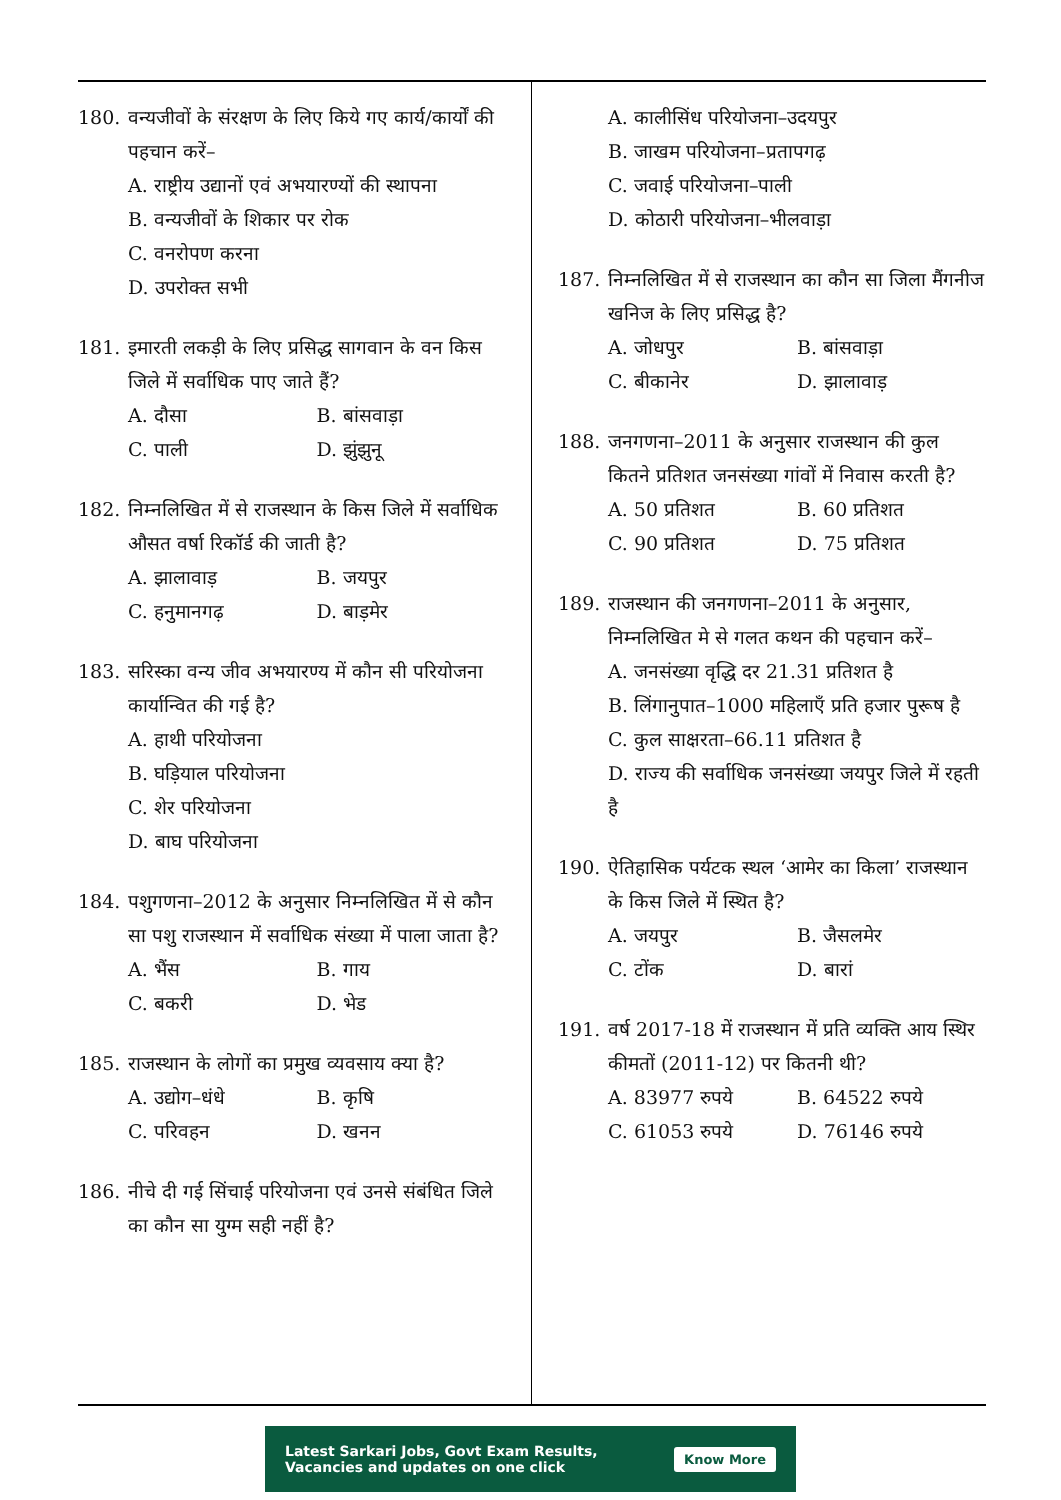180. वन्यजीवों के संरक्षण के लिए किये गए कार्य/कार्यों की पहचान करें–
A. राष्ट्रीय उद्यानों एवं अभयारण्यों की स्थापना
B. वन्यजीवों के शिकार पर रोक
C. वनरोपण करना
D. उपरोक्त सभी
181. इमारती लकड़ी के लिए प्रसिद्ध सागवान के वन किस जिले में सर्वाधिक पाए जाते हैं?
A. दौसा B. बांसवाड़ा C. पाली D. झुंझुनू
182. निम्नलिखित में से राजस्थान के किस जिले में सर्वाधिक औसत वर्षा रिकॉर्ड की जाती है?
A. झालावाड़ B. जयपुर C. हनुमानगढ़ D. बाड़मेर
183. सरिस्का वन्य जीव अभयारण्य में कौन सी परियोजना कार्यान्वित की गई है?
A. हाथी परियोजना
B. घड़ियाल परियोजना
C. शेर परियोजना
D. बाघ परियोजना
184. पशुगणना–2012 के अनुसार निम्नलिखित में से कौन सा पशु राजस्थान में सर्वाधिक संख्या में पाला जाता है?
A. भैंस B. गाय C. बकरी D. भेड
185. राजस्थान के लोगों का प्रमुख व्यवसाय क्या है?
A. उद्योग–धंधे B. कृषि C. परिवहन D. खनन
186. नीचे दी गई सिंचाई परियोजना एवं उनसे संबंधित जिले का कौन सा युग्म सही नहीं है?
A. कालीसिंध परियोजना–उदयपुर
B. जाखम परियोजना–प्रतापगढ़
C. जवाई परियोजना–पाली
D. कोठारी परियोजना–भीलवाड़ा
187. निम्नलिखित में से राजस्थान का कौन सा जिला मैंगनीज खनिज के लिए प्रसिद्ध है?
A. जोधपुर B. बांसवाड़ा C. बीकानेर D. झालावाड़
188. जनगणना–2011 के अनुसार राजस्थान की कुल कितने प्रतिशत जनसंख्या गांवों में निवास करती है?
A. 50 प्रतिशत B. 60 प्रतिशत C. 90 प्रतिशत D. 75 प्रतिशत
189. राजस्थान की जनगणना–2011 के अनुसार, निम्नलिखित मे से गलत कथन की पहचान करें–
A. जनसंख्या वृद्धि दर 21.31 प्रतिशत है
B. लिंगानुपात–1000 महिलाएँ प्रति हजार पुरूष है
C. कुल साक्षरता–66.11 प्रतिशत है
D. राज्य की सर्वाधिक जनसंख्या जयपुर जिले में रहती है
190. ऐतिहासिक पर्यटक स्थल ‘आमेर का किला’ राजस्थान के किस जिले में स्थित है?
A. जयपुर B. जैसलमेर C. टोंक D. बारां
191. वर्ष 2017-18 में राजस्थान में प्रति व्यक्ति आय स्थिर कीमतों (2011-12) पर कितनी थी?
A. 83977 रुपये B. 64522 रुपये C. 61053 रुपये D. 76146 रुपये
Latest Sarkari Jobs, Govt Exam Results,
Vacancies and updates on one click Know More